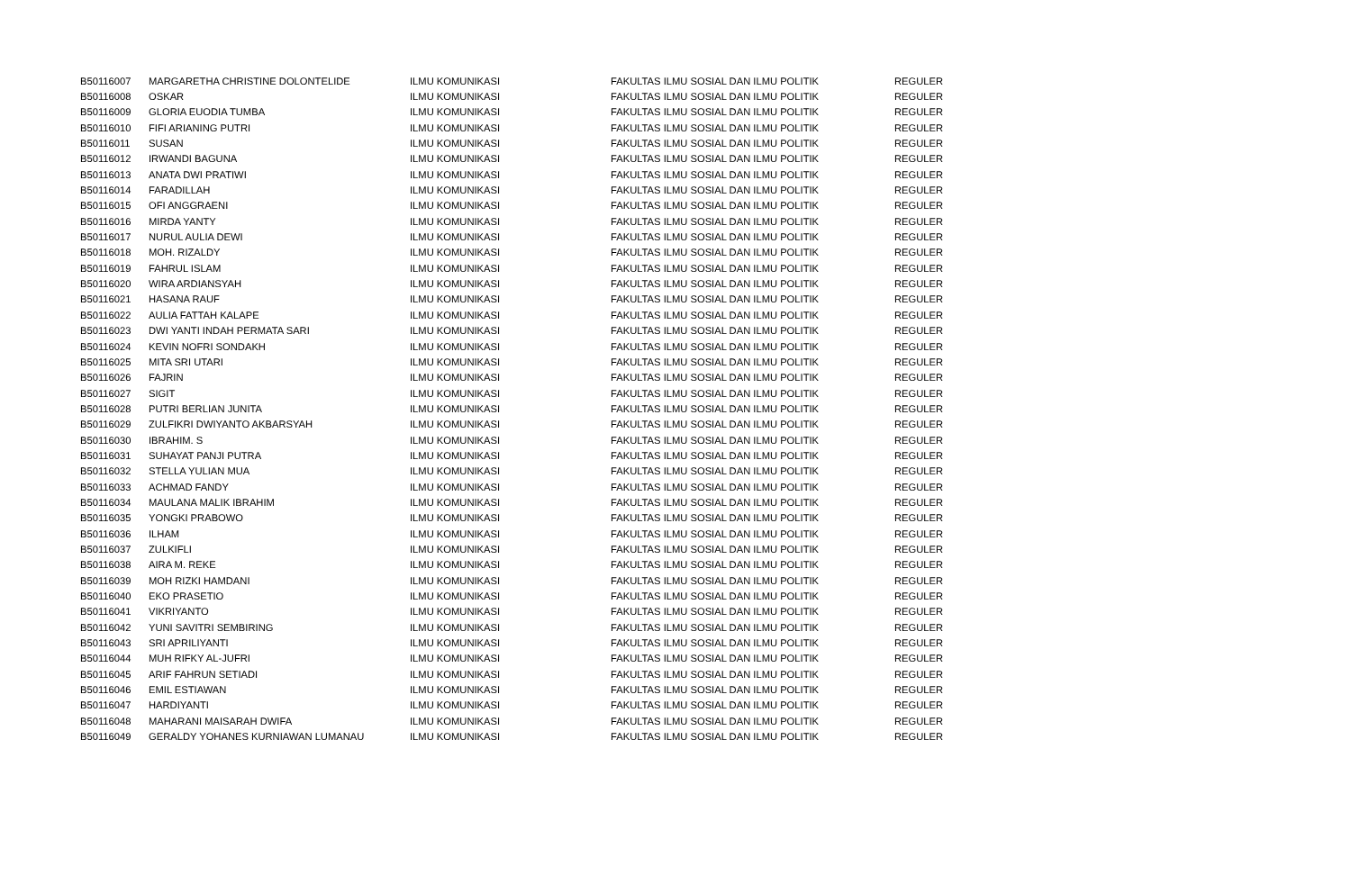| B50116007 | MARGARETHA CHRISTINE DOLONTELIDE | ILMU KOMUNIKASI | FAKULTAS ILMU SOSIAL DAN ILMU POLITIK | REGULER |
| B50116008 | OSKAR | ILMU KOMUNIKASI | FAKULTAS ILMU SOSIAL DAN ILMU POLITIK | REGULER |
| B50116009 | GLORIA EUODIA TUMBA | ILMU KOMUNIKASI | FAKULTAS ILMU SOSIAL DAN ILMU POLITIK | REGULER |
| B50116010 | FIFI ARIANING PUTRI | ILMU KOMUNIKASI | FAKULTAS ILMU SOSIAL DAN ILMU POLITIK | REGULER |
| B50116011 | SUSAN | ILMU KOMUNIKASI | FAKULTAS ILMU SOSIAL DAN ILMU POLITIK | REGULER |
| B50116012 | IRWANDI BAGUNA | ILMU KOMUNIKASI | FAKULTAS ILMU SOSIAL DAN ILMU POLITIK | REGULER |
| B50116013 | ANATA DWI PRATIWI | ILMU KOMUNIKASI | FAKULTAS ILMU SOSIAL DAN ILMU POLITIK | REGULER |
| B50116014 | FARADILLAH | ILMU KOMUNIKASI | FAKULTAS ILMU SOSIAL DAN ILMU POLITIK | REGULER |
| B50116015 | OFI ANGGRAENI | ILMU KOMUNIKASI | FAKULTAS ILMU SOSIAL DAN ILMU POLITIK | REGULER |
| B50116016 | MIRDA YANTY | ILMU KOMUNIKASI | FAKULTAS ILMU SOSIAL DAN ILMU POLITIK | REGULER |
| B50116017 | NURUL AULIA DEWI | ILMU KOMUNIKASI | FAKULTAS ILMU SOSIAL DAN ILMU POLITIK | REGULER |
| B50116018 | MOH. RIZALDY | ILMU KOMUNIKASI | FAKULTAS ILMU SOSIAL DAN ILMU POLITIK | REGULER |
| B50116019 | FAHRUL ISLAM | ILMU KOMUNIKASI | FAKULTAS ILMU SOSIAL DAN ILMU POLITIK | REGULER |
| B50116020 | WIRA ARDIANSYAH | ILMU KOMUNIKASI | FAKULTAS ILMU SOSIAL DAN ILMU POLITIK | REGULER |
| B50116021 | HASANA RAUF | ILMU KOMUNIKASI | FAKULTAS ILMU SOSIAL DAN ILMU POLITIK | REGULER |
| B50116022 | AULIA FATTAH KALAPE | ILMU KOMUNIKASI | FAKULTAS ILMU SOSIAL DAN ILMU POLITIK | REGULER |
| B50116023 | DWI YANTI INDAH PERMATA SARI | ILMU KOMUNIKASI | FAKULTAS ILMU SOSIAL DAN ILMU POLITIK | REGULER |
| B50116024 | KEVIN NOFRI SONDAKH | ILMU KOMUNIKASI | FAKULTAS ILMU SOSIAL DAN ILMU POLITIK | REGULER |
| B50116025 | MITA SRI UTARI | ILMU KOMUNIKASI | FAKULTAS ILMU SOSIAL DAN ILMU POLITIK | REGULER |
| B50116026 | FAJRIN | ILMU KOMUNIKASI | FAKULTAS ILMU SOSIAL DAN ILMU POLITIK | REGULER |
| B50116027 | SIGIT | ILMU KOMUNIKASI | FAKULTAS ILMU SOSIAL DAN ILMU POLITIK | REGULER |
| B50116028 | PUTRI BERLIAN JUNITA | ILMU KOMUNIKASI | FAKULTAS ILMU SOSIAL DAN ILMU POLITIK | REGULER |
| B50116029 | ZULFIKRI DWIYANTO AKBARSYAH | ILMU KOMUNIKASI | FAKULTAS ILMU SOSIAL DAN ILMU POLITIK | REGULER |
| B50116030 | IBRAHIM. S | ILMU KOMUNIKASI | FAKULTAS ILMU SOSIAL DAN ILMU POLITIK | REGULER |
| B50116031 | SUHAYAT PANJI PUTRA | ILMU KOMUNIKASI | FAKULTAS ILMU SOSIAL DAN ILMU POLITIK | REGULER |
| B50116032 | STELLA YULIAN MUA | ILMU KOMUNIKASI | FAKULTAS ILMU SOSIAL DAN ILMU POLITIK | REGULER |
| B50116033 | ACHMAD FANDY | ILMU KOMUNIKASI | FAKULTAS ILMU SOSIAL DAN ILMU POLITIK | REGULER |
| B50116034 | MAULANA MALIK IBRAHIM | ILMU KOMUNIKASI | FAKULTAS ILMU SOSIAL DAN ILMU POLITIK | REGULER |
| B50116035 | YONGKI PRABOWO | ILMU KOMUNIKASI | FAKULTAS ILMU SOSIAL DAN ILMU POLITIK | REGULER |
| B50116036 | ILHAM | ILMU KOMUNIKASI | FAKULTAS ILMU SOSIAL DAN ILMU POLITIK | REGULER |
| B50116037 | ZULKIFLI | ILMU KOMUNIKASI | FAKULTAS ILMU SOSIAL DAN ILMU POLITIK | REGULER |
| B50116038 | AIRA M. REKE | ILMU KOMUNIKASI | FAKULTAS ILMU SOSIAL DAN ILMU POLITIK | REGULER |
| B50116039 | MOH RIZKI HAMDANI | ILMU KOMUNIKASI | FAKULTAS ILMU SOSIAL DAN ILMU POLITIK | REGULER |
| B50116040 | EKO PRASETIO | ILMU KOMUNIKASI | FAKULTAS ILMU SOSIAL DAN ILMU POLITIK | REGULER |
| B50116041 | VIKRIYANTO | ILMU KOMUNIKASI | FAKULTAS ILMU SOSIAL DAN ILMU POLITIK | REGULER |
| B50116042 | YUNI SAVITRI SEMBIRING | ILMU KOMUNIKASI | FAKULTAS ILMU SOSIAL DAN ILMU POLITIK | REGULER |
| B50116043 | SRI APRILIYANTI | ILMU KOMUNIKASI | FAKULTAS ILMU SOSIAL DAN ILMU POLITIK | REGULER |
| B50116044 | MUH RIFKY AL-JUFRI | ILMU KOMUNIKASI | FAKULTAS ILMU SOSIAL DAN ILMU POLITIK | REGULER |
| B50116045 | ARIF FAHRUN SETIADI | ILMU KOMUNIKASI | FAKULTAS ILMU SOSIAL DAN ILMU POLITIK | REGULER |
| B50116046 | EMIL ESTIAWAN | ILMU KOMUNIKASI | FAKULTAS ILMU SOSIAL DAN ILMU POLITIK | REGULER |
| B50116047 | HARDIYANTI | ILMU KOMUNIKASI | FAKULTAS ILMU SOSIAL DAN ILMU POLITIK | REGULER |
| B50116048 | MAHARANI MAISARAH DWIFA | ILMU KOMUNIKASI | FAKULTAS ILMU SOSIAL DAN ILMU POLITIK | REGULER |
| B50116049 | GERALDY YOHANES KURNIAWAN LUMANAU | ILMU KOMUNIKASI | FAKULTAS ILMU SOSIAL DAN ILMU POLITIK | REGULER |